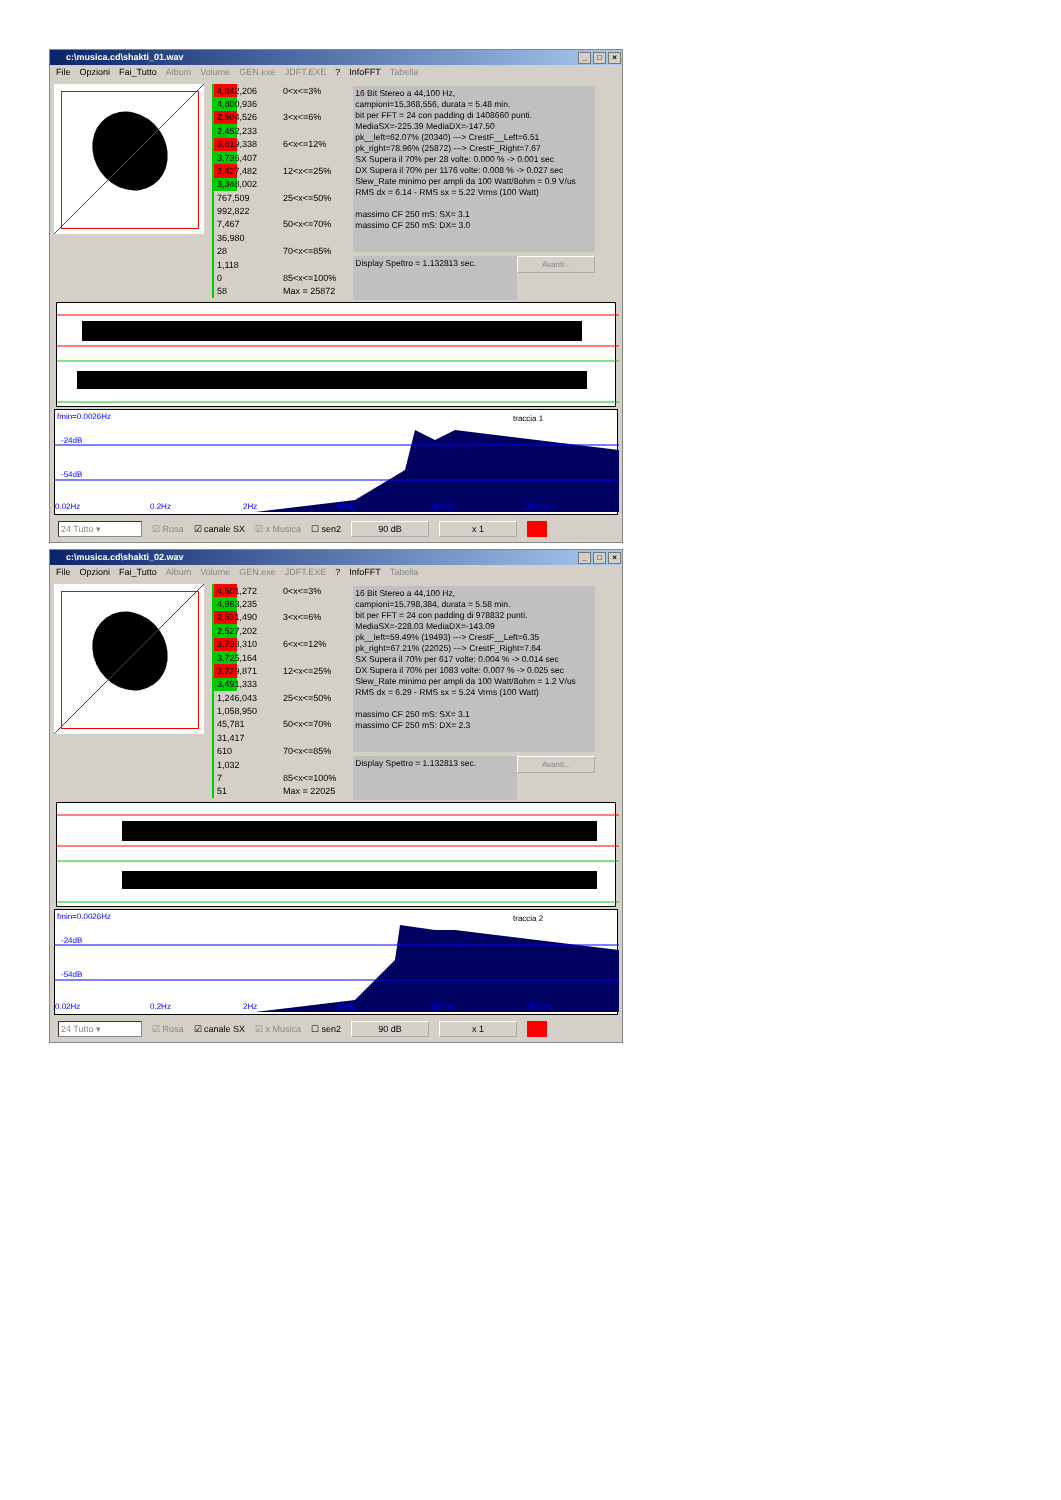c:\musica.cd\shakti_01.wav _ □ ×
File Opzioni Fai_Tutto Album Volume GEN.exe JDFT.EXE? InfoFFT Tabella
| 4,842,206 | 0<x<=3% |
| 4,800,936 | |
| 2,504,526 | 3<x<=6% |
| 2,452,233 | |
| 3,819,338 | 6<x<=12% |
| 3,736,407 | |
| 3,427,482 | 12<x<=25% |
| 3,348,002 | |
| 767,509 | 25<x<=50% |
| 992,822 | |
| 7,467 | 50<x<=70% |
| 36,980 | |
| 28 | 70<x<=85% |
| 1,118 | |
| 0 | 85<x<=100% |
| 58 | Max = 25872 |
16 Bit Stereo a 44,100 Hz,
campioni=15,368,556, durata = 5.48 min.
bit per FFT = 24 con padding di 1408660 punti.
MediaSX=-225.39 MediaDX=-147.50
pk__left=62.07% (20340) ---> CrestF__Left=6.51
pk_right=78.96% (25872) ---> CrestF_Right=7.67
SX Supera il 70% per 28 volte: 0.000 % -> 0.001 sec
DX Supera il 70% per 1176 volte: 0.008 % -> 0.027 sec
Slew_Rate minimo per ampli da 100 Watt/8ohm = 0.9 V/us
RMS dx = 6.14 - RMS sx = 5.22 Vrms (100 Watt)
massimo CF 250 mS: SX= 3.1
massimo CF 250 mS: DX= 3.0
Display Spettro = 1.132813 sec.
Avanti...
fmin=0.0026Hz traccia 1
-24dB
-54dB
0.02Hz 0.2Hz 2Hz 20Hz 200Hz 2000Hz
24 Tutto ▾ ☑ Rosa ☑ canale SX ☑ x Musica ☐ sen2 90 dB x 1
c:\musica.cd\shakti_02.wav _ □ ×
File Opzioni Fai_Tutto Album Volume GEN.exe JDFT.EXE? InfoFFT Tabella
| 4,501,272 | 0<x<=3% |
| 4,963,235 | |
| 2,531,490 | 3<x<=6% |
| 2,527,202 | |
| 3,733,310 | 6<x<=12% |
| 3,725,164 | |
| 3,739,871 | 12<x<=25% |
| 3,491,333 | |
| 1,246,043 | 25<x<=50% |
| 1,058,950 | |
| 45,781 | 50<x<=70% |
| 31,417 | |
| 610 | 70<x<=85% |
| 1,032 | |
| 7 | 85<x<=100% |
| 51 | Max = 22025 |
16 Bit Stereo a 44,100 Hz,
campioni=15,798,384, durata = 5.58 min.
bit per FFT = 24 con padding di 978832 punti.
MediaSX=-228.03 MediaDX=-143.09
pk__left=59.49% (19493) ---> CrestF__Left=6.35
pk_right=67.21% (22025) ---> CrestF_Right=7.64
SX Supera il 70% per 617 volte: 0.004 % -> 0.014 sec
DX Supera il 70% per 1083 volte: 0.007 % -> 0.025 sec
Slew_Rate minimo per ampli da 100 Watt/8ohm = 1.2 V/us
RMS dx = 6.29 - RMS sx = 5.24 Vrms (100 Watt)
massimo CF 250 mS: SX= 3.1
massimo CF 250 mS: DX= 2.3
Display Spettro = 1.132813 sec.
Avanti...
fmin=0.0026Hz traccia 2
-24dB
-54dB
0.02Hz 0.2Hz 2Hz 20Hz 200Hz 2000Hz
24 Tutto ▾ ☑ Rosa ☑ canale SX ☑ x Musica ☐ sen2 90 dB x 1